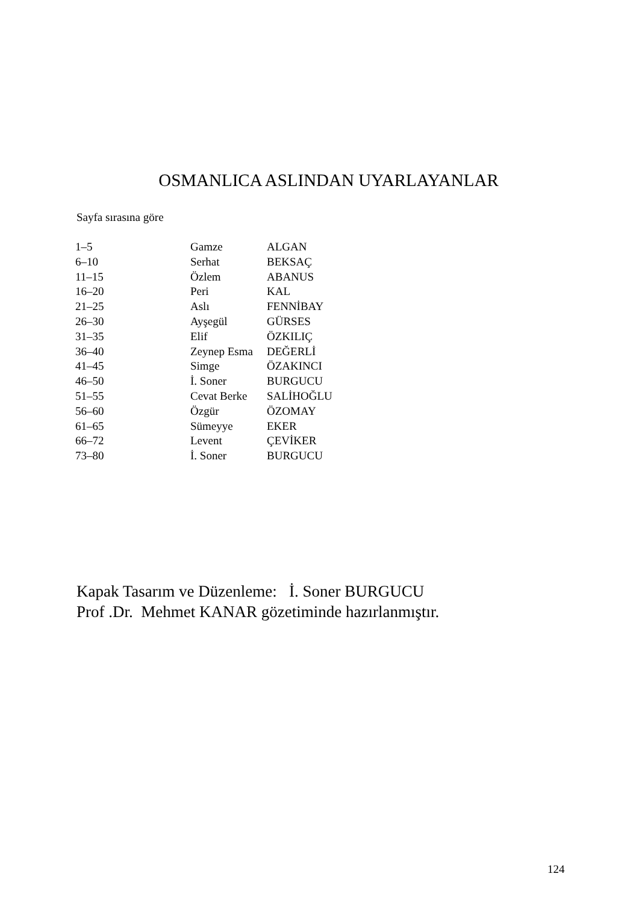OSMANLICA ASLINDAN UYARLAYANLAR
Sayfa sırasına göre
| 1–5 | Gamze | ALGAN |
| 6–10 | Serhat | BEKSAÇ |
| 11–15 | Özlem | ABANUS |
| 16–20 | Peri | KAL |
| 21–25 | Aslı | FENNİBAY |
| 26–30 | Ayşegül | GÜRSES |
| 31–35 | Elif | ÖZKILIÇ |
| 36–40 | Zeynep Esma | DEĞERLİ |
| 41–45 | Simge | ÖZAKINCI |
| 46–50 | İ. Soner | BURGUCU |
| 51–55 | Cevat Berke | SALİHOĞLU |
| 56–60 | Özgür | ÖZOMAY |
| 61–65 | Sümeyye | EKER |
| 66–72 | Levent | ÇEVİKER |
| 73–80 | İ. Soner | BURGUCU |
Kapak Tasarım ve Düzenleme: İ. Soner BURGUCU
Prof .Dr. Mehmet KANAR gözetiminde hazırlanmıştır.
124